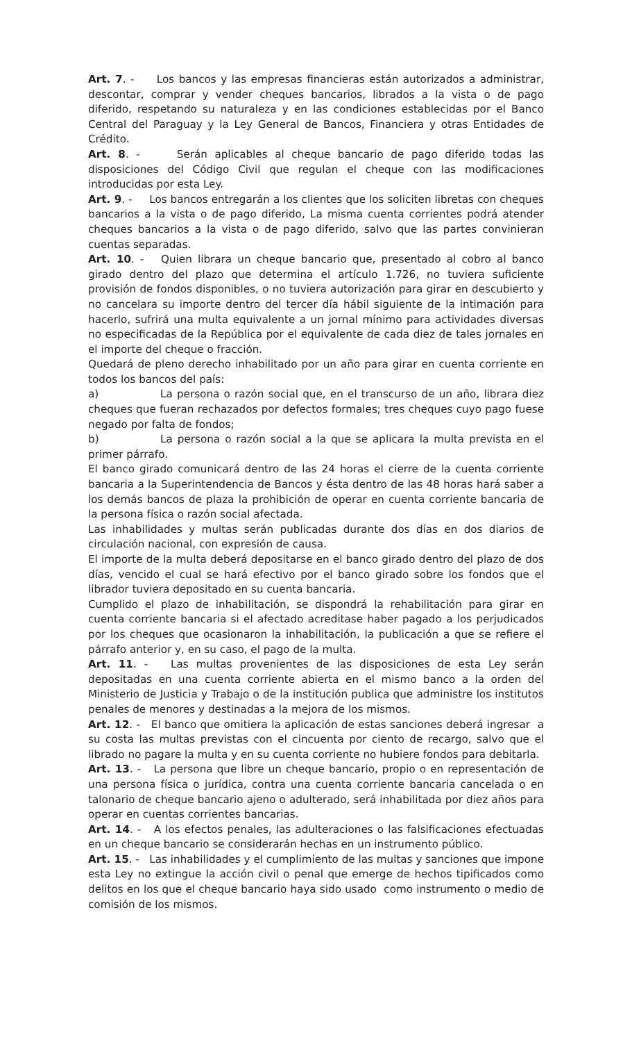Art. 7. - Los bancos y las empresas financieras están autorizados a administrar, descontar, comprar y vender cheques bancarios, librados a la vista o de pago diferido, respetando su naturaleza y en las condiciones establecidas por el Banco Central del Paraguay y la Ley General de Bancos, Financiera y otras Entidades de Crédito.
Art. 8. - Serán aplicables al cheque bancario de pago diferido todas las disposiciones del Código Civil que regulan el cheque con las modificaciones introducidas por esta Ley.
Art. 9. - Los bancos entregarán a los clientes que los soliciten libretas con cheques bancarios a la vista o de pago diferido, La misma cuenta corrientes podrá atender cheques bancarios a la vista o de pago diferido, salvo que las partes convinieran cuentas separadas.
Art. 10. - Quien librara un cheque bancario que, presentado al cobro al banco girado dentro del plazo que determina el artículo 1.726, no tuviera suficiente provisión de fondos disponibles, o no tuviera autorización para girar en descubierto y no cancelara su importe dentro del tercer día hábil siguiente de la intimación para hacerlo, sufrirá una multa equivalente a un jornal mínimo para actividades diversas no especificadas de la República por el equivalente de cada diez de tales jornales en el importe del cheque o fracción.
Quedará de pleno derecho inhabilitado por un año para girar en cuenta corriente en todos los bancos del país:
a) La persona o razón social que, en el transcurso de un año, librara diez cheques que fueran rechazados por defectos formales; tres cheques cuyo pago fuese negado por falta de fondos;
b) La persona o razón social a la que se aplicara la multa prevista en el primer párrafo.
El banco girado comunicará dentro de las 24 horas el cierre de la cuenta corriente bancaria a la Superintendencia de Bancos y ésta dentro de las 48 horas hará saber a los demás bancos de plaza la prohibición de operar en cuenta corriente bancaria de la persona física o razón social afectada.
Las inhabilidades y multas serán publicadas durante dos días en dos diarios de circulación nacional, con expresión de causa.
El importe de la multa deberá depositarse en el banco girado dentro del plazo de dos días, vencido el cual se hará efectivo por el banco girado sobre los fondos que el librador tuviera depositado en su cuenta bancaria.
Cumplido el plazo de inhabilitación, se dispondrá la rehabilitación para girar en cuenta corriente bancaria si el afectado acreditase haber pagado a los perjudicados por los cheques que ocasionaron la inhabilitación, la publicación a que se refiere el párrafo anterior y, en su caso, el pago de la multa.
Art. 11. - Las multas provenientes de las disposiciones de esta Ley serán depositadas en una cuenta corriente abierta en el mismo banco a la orden del Ministerio de Justicia y Trabajo o de la institución publica que administre los institutos penales de menores y destinadas a la mejora de los mismos.
Art. 12. - El banco que omitiera la aplicación de estas sanciones deberá ingresar a su costa las multas previstas con el cincuenta por ciento de recargo, salvo que el librado no pagare la multa y en su cuenta corriente no hubiere fondos para debitarla.
Art. 13. - La persona que libre un cheque bancario, propio o en representación de una persona física o jurídica, contra una cuenta corriente bancaria cancelada o en talonario de cheque bancario ajeno o adulterado, será inhabilitada por diez años para operar en cuentas corrientes bancarias.
Art. 14. - A los efectos penales, las adulteraciones o las falsificaciones efectuadas en un cheque bancario se considerarán hechas en un instrumento público.
Art. 15. - Las inhabilidades y el cumplimiento de las multas y sanciones que impone esta Ley no extingue la acción civil o penal que emerge de hechos tipificados como delitos en los que el cheque bancario haya sido usado como instrumento o medio de comisión de los mismos.